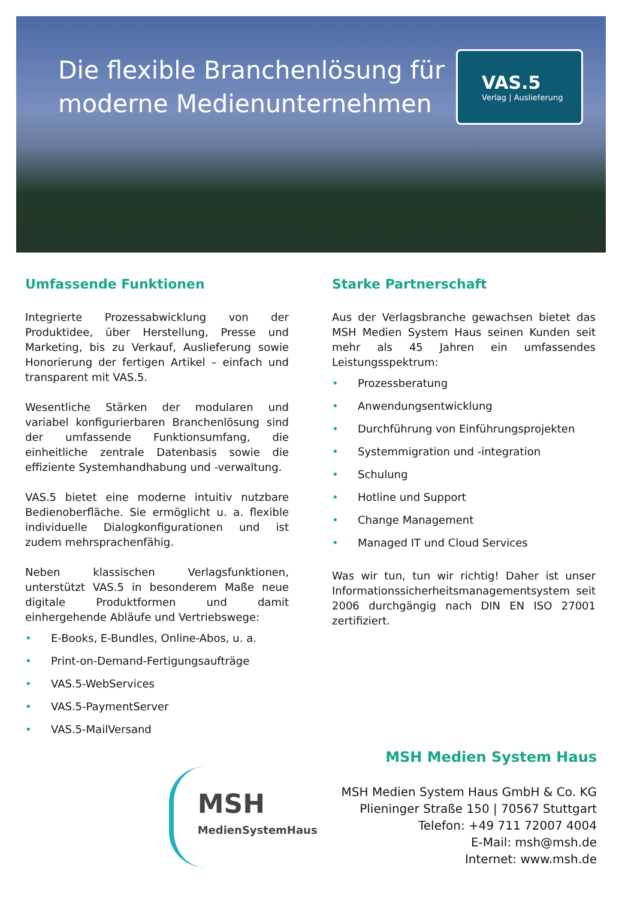Die flexible Branchenlösung für
moderne Medienunternehmen
VAS.5
Verlag | Auslieferung
Umfassende Funktionen
Integrierte Prozessabwicklung von der Produktidee, über Herstellung, Presse und Marketing, bis zu Verkauf, Auslieferung sowie Honorierung der fertigen Artikel – einfach und transparent mit VAS.5.
Wesentliche Stärken der modularen und variabel konfigurierbaren Branchenlösung sind der umfassende Funktionsumfang, die einheitliche zentrale Datenbasis sowie die effiziente Systemhandhabung und -verwaltung.
VAS.5 bietet eine moderne intuitiv nutzbare Bedienoberfläche. Sie ermöglicht u. a. flexible individuelle Dialogkonfigurationen und ist zudem mehrsprachenfähig.
Neben klassischen Verlagsfunktionen, unterstützt VAS.5 in besonderem Maße neue digitale Produktformen und damit einhergehende Abläufe und Vertriebswege:
• E-Books, E-Bundles, Online-Abos, u. a.
• Print-on-Demand-Fertigungsaufträge
• VAS.5-WebServices
• VAS.5-PaymentServer
• VAS.5-MailVersand
Starke Partnerschaft
Aus der Verlagsbranche gewachsen bietet das MSH Medien System Haus seinen Kunden seit mehr als 45 Jahren ein umfassendes Leistungsspektrum:
• Prozessberatung
• Anwendungsentwicklung
• Durchführung von Einführungsprojekten
• Systemmigration und -integration
• Schulung
• Hotline und Support
• Change Management
• Managed IT und Cloud Services
Was wir tun, tun wir richtig! Daher ist unser Informationssicherheitsmanagementsystem seit 2006 durchgängig nach DIN EN ISO 27001 zertifiziert.
MSH
MedienSystemHaus
MSH Medien System Haus
MSH Medien System Haus GmbH & Co. KG
Plieninger Straße 150 | 70567 Stuttgart
Telefon: +49 711 72007 4004
E-Mail: msh@msh.de
Internet: www.msh.de